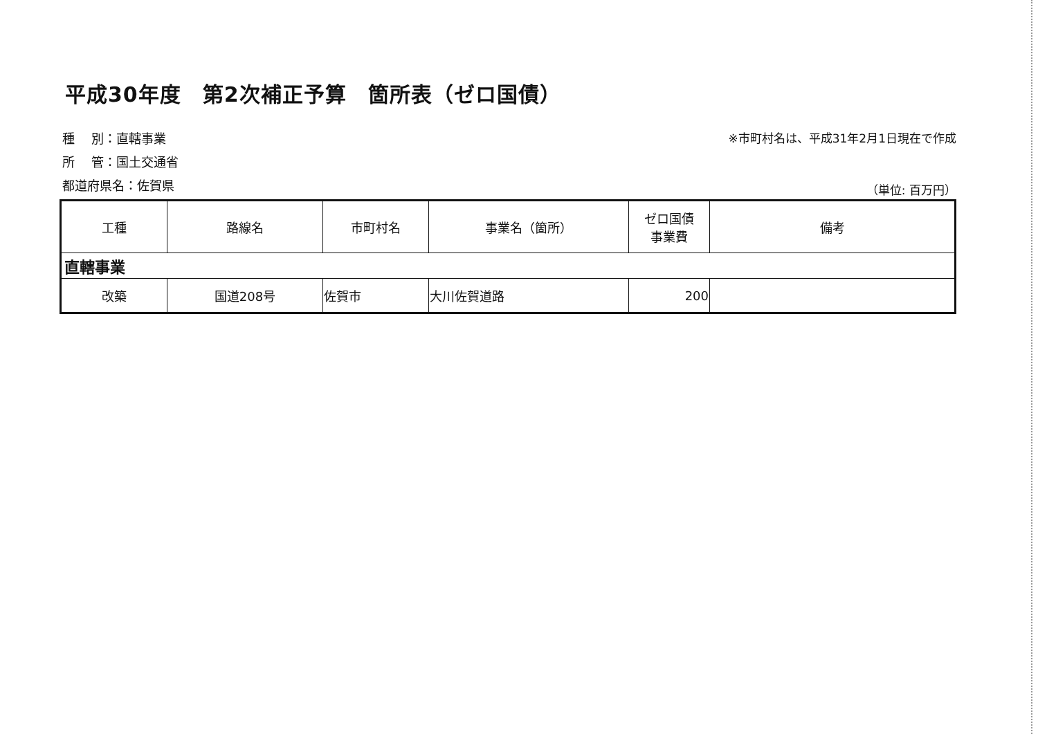平成30年度　第2次補正予算　箇所表（ゼロ国債）
種　 別：直轄事業
所　 管：国土交通省
都道府県名：佐賀県
※市町村名は、平成31年2月1日現在で作成
（単位: 百万円）
| 工種 | 路線名 | 市町村名 | 事業名（箇所） | ゼロ国債 事業費 | 備考 |
| --- | --- | --- | --- | --- | --- |
| 直轄事業 | | | | | |
| 改築 | 国道208号 | 佐賀市 | 大川佐賀道路 | 200 | |